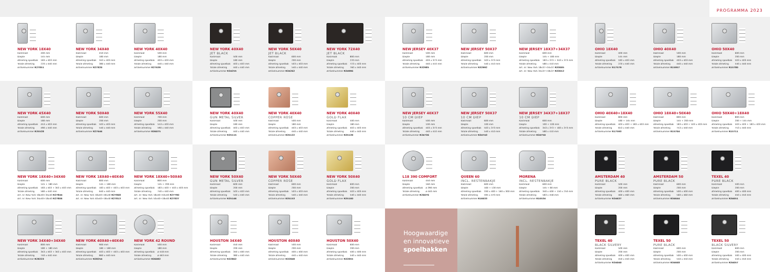PROGRAMMA 2023
NEW YORK 18X40
Kastmaat 400 mm
Diepte 145 mm
Afmeting spoelbak 183 x 403 mm
Totale afmeting 220 x 440 mm
Artikelnummer R27851
NEW YORK 34X40
Kastmaat 450 mm
Diepte 180 mm
Afmeting spoelbak 343 x 403 mm
Totale afmeting 380 x 440 mm
Artikelnummer R27820
NEW YORK 40X40
Kastmaat 500 mm
Diepte 180 mm
Afmeting spoelbak 403 x 403 mm
Totale afmeting 440 x 440 mm
Artikelnummer R27639
NEW YORK 45X40
Kastmaat 600 mm
Diepte 180 mm
Afmeting spoelbak 453 x 403 mm
Totale afmeting 490 x 440 mm
Artikelnummer R35528
NEW YORK 50X40
Kastmaat 600 mm
Diepte 200 mm
Afmeting spoelbak 503 x 403 mm
Totale afmeting 540 x 440 mm
Artikelnummer R27646
NEW YORK 55X40
Kastmaat 700 mm
Diepte 200 mm
Afmeting spoelbak 553 x 403 mm
Totale afmeting 590 x 440 mm
Artikelnummer R36075
NEW YORK 18X40+34X40
Kastmaat 600 mm
Diepte 145 + 180 mm
Afmeting spoelbak 183 x 403 + 343 x 403 mm
Totale afmeting 580 x 440 mm
Art. nr: New York 18x40+34x40 R27844
Art. nr: New York 34x40+18x40 R27806
NEW YORK 18X40+40X40
Kastmaat 800 mm
Diepte 145 + 180 mm
Afmeting spoelbak 183 x 403 + 403 x 403 mm
Totale afmeting 640 x 440 mm
Art. nr: New York 18x40+40x40 R27868
Art. nr: New York 40x40+18x40 R27813
NEW YORK 18X40+50X40
Kastmaat 800 mm
Diepte 145 + 200 mm
Afmeting spoelbak 183 x 403 + 503 x 403 mm
Totale afmeting 740 x 440 mm
Art. nr: New York 18x40+50x40 R27790
Art. nr: New York 50x40+18x40 R27837
NEW YORK 34X40+34X40
Kastmaat 800 mm
Diepte 180 + 180 mm
Afmeting spoelbak 343 x 403 + 343 x 403 mm
Totale afmeting 740 x 440 mm
Artikelnummer R28223
NEW YORK 40X40+40X40
Kastmaat 900 mm
Diepte 180 + 180 mm
Afmeting spoelbak 403 x 403 + 403 x 403 mm
Totale afmeting 860 x 440 mm
Artikelnummer R28254
NEW YORK 42 ROUND
Kastmaat 500 mm
Diepte 180 mm
Afmeting spoelbak ø 418 mm
Totale afmeting ø 463 mm
Artikelnummer R36082
NEW YORK 40X40
JET BLACK
Kastmaat 500 mm
Diepte 180 mm
Afmeting spoelbak 403 x 403 mm
Totale afmeting 440 x 440 mm
Artikelnummer R34255
NEW YORK 50X40
JET BLACK
Kastmaat 600 mm
Diepte 200 mm
Afmeting spoelbak 503 x 403 mm
Totale afmeting 540 x 440 mm
Artikelnummer R34262
NEW YORK 72X40
JET BLACK
Kastmaat 800 mm
Diepte 220 mm
Afmeting spoelbak 723 x 403 mm
Totale afmeting 760 x 440 mm
Artikelnummer R34996
NEW YORK 40X40
GUN METAL SILVER
Kastmaat 500 mm
Diepte 180 mm
Afmeting spoelbak 403 x 403 mm
Totale afmeting 440 x 440 mm
Artikelnummer R35115
NEW YORK 40X40
COPPER ROSE
Kastmaat 500 mm
Diepte 180 mm
Afmeting spoelbak 403 x 403 mm
Totale afmeting 440 x 440 mm
Artikelnummer R35122
NEW YORK 40X40
GOLD FLAX
Kastmaat 500 mm
Diepte 180 mm
Afmeting spoelbak 403 x 403 mm
Totale afmeting 440 x 440 mm
Artikelnummer R35139
NEW YORK 50X40
GUN METAL SILVER
Kastmaat 600 mm
Diepte 200 mm
Afmeting spoelbak 503 x 403 mm
Totale afmeting 540 x 440 mm
Artikelnummer R35146
NEW YORK 50X40
COPPER ROSE
Kastmaat 600 mm
Diepte 200 mm
Afmeting spoelbak 503 x 403 mm
Totale afmeting 540 x 440 mm
Artikelnummer R35153
NEW YORK 50X40
GOLD FLAX
Kastmaat 600 mm
Diepte 200 mm
Afmeting spoelbak 503 x 403 mm
Totale afmeting 540 x 440 mm
Artikelnummer R35160
HOUSTON 34X40
Kastmaat 450 mm
Diepte 200 mm
Afmeting spoelbak 340 x 400 mm
Totale afmeting 380 x 440 mm
Artikelnummer R32862
HOUSTON 40X40
Kastmaat 500 mm
Diepte 200 mm
Afmeting spoelbak 400 x 400 mm
Totale afmeting 440 x 440 mm
Artikelnummer R32848
HOUSTON 50X40
Kastmaat 600 mm
Diepte 200 mm
Afmeting spoelbak 500 x 400 mm
Totale afmeting 540 x 440 mm
Artikelnummer R32855
NEW JERSEY 40X37
Kastmaat 500 mm
Diepte 180 mm
Afmeting spoelbak 403 x 373 mm
Totale afmeting 440 x 410 mm
Artikelnummer R32985
NEW JERSEY 50X37
Kastmaat 600 mm
Diepte 200 mm
Afmeting spoelbak 503 x 373 mm
Totale afmeting 540 x 410 mm
Artikelnummer R32992
NEW JERSEY 18X37+34X37
Kastmaat 600 mm
Diepte 145 + 180 mm
Afmeting spoelbak 183 x 373 + 343 x 373 mm
Totale afmeting 580 x 410 mm
Art. nr: New York 18x37+34x37 R33005
Art. nr: New York 34x37+18x37 R33012
NEW JERSEY 40X37
10 CM DIEP
Kastmaat 500 mm
Diepte 100 mm
Afmeting spoelbak 403 x 373 mm
Totale afmeting 440 x 410 mm
Artikelnummer R34736
NEW JERSEY 50X37
10 CM DIEP
Kastmaat 600 mm
Diepte 100 mm
Afmeting spoelbak 503 x 373 mm
Totale afmeting 540 x 410 mm
Artikelnummer R34743
NEW JERSEY 34X37+18X37
10 CM DIEP
Kastmaat 600 mm
Diepte 100 + 100 mm
Afmeting spoelbak 343 x 373 + 183 x 373 mm
Totale afmeting 580 x 410 mm
Artikelnummer R34750
L18 390 COMFORT
Kastmaat 450 mm
Diepte 160 mm
Afmeting spoelbak ø 390 mm
Totale afmeting ø 440 mm
Artikelnummer R26076
QUEEN 60
INCL. RESTENBAKJE
Kastmaat 600 mm
Diepte 160 + 130 mm
Afmeting spoelbak 330 x 400 + 160 x 300 mm
Totale afmeting 595 x 470 mm
Artikelnummer R16633
MORENA
INCL. RESTENBAKJE
Kastmaat 600 mm
Diepte 145 + 80 mm
Afmeting spoelbak 340 x 400 + 150 x 250 mm
Totale afmeting 583 x 458 mm
Artikelnummer R16534
Hoogwaardige
en innovatieve
spoelbakken
OHIO 18X40
Kastmaat 400 mm
Diepte 145 mm
Afmeting spoelbak 183 x 403 mm
Totale afmeting 220 x 440 mm
Artikelnummer R17579
OHIO 40X40
Kastmaat 500 mm
Diepte 180 mm
Afmeting spoelbak 403 x 403 mm
Totale afmeting 440 x 440 mm
Artikelnummer R15957
OHIO 50X40
Kastmaat 600 mm
Diepte 200 mm
Afmeting spoelbak 503 x 403 mm
Totale afmeting 540 x 440 mm
Artikelnummer R15780
OHIO 40X40+18X40
Kastmaat 800 mm
Diepte 180 + 145 mm
Afmeting spoelbak 403 x 403 + 183 x 403 mm
Totale afmeting 653 x 440 mm
Artikelnummer R17593
OHIO 18X40+50X40
Kastmaat 800 mm
Diepte 145 + 200 mm
Afmeting spoelbak 183 x 403 + 503 x 403 mm
Totale afmeting 753 x 440 mm
Artikelnummer R15704
OHIO 50X40+18X40
Kastmaat 800 mm
Diepte 200 + 145 mm
Afmeting spoelbak 503 x 403 + 183 x 403 mm
Totale afmeting 753 x 440 mm
Artikelnummer R15711
AMSTERDAM 40
PURE BLACK
Kastmaat 500 mm
Diepte 200 mm
Afmeting spoelbak 400 x 400 mm
Totale afmeting 460 x 460 mm
Artikelnummer R34637
AMSTERDAM 50
PURE BLACK
Kastmaat 600 mm
Diepte 200 mm
Afmeting spoelbak 500 x 400 mm
Totale afmeting 560 x 460 mm
Artikelnummer R34644
TEXEL 40
PURE BLACK
Kastmaat 500 mm
Diepte 200 mm
Afmeting spoelbak 400 x 400 mm
Totale afmeting 450 x 450 mm
Artikelnummer R34651
TEXEL 40
BLACK SILVERY
Kastmaat 500 mm
Diepte 200 mm
Afmeting spoelbak 400 x 400 mm
Totale afmeting 450 x 450 mm
Artikelnummer R34040
TEXEL 50
PURE BLACK
Kastmaat 600 mm
Diepte 200 mm
Afmeting spoelbak 500 x 400 mm
Totale afmeting 550 x 450 mm
Artikelnummer R34668
TEXEL 50
BLACK SILVERY
Kastmaat 600 mm
Diepte 200 mm
Afmeting spoelbak 500 x 400 mm
Totale afmeting 550 x 450 mm
Artikelnummer R34057